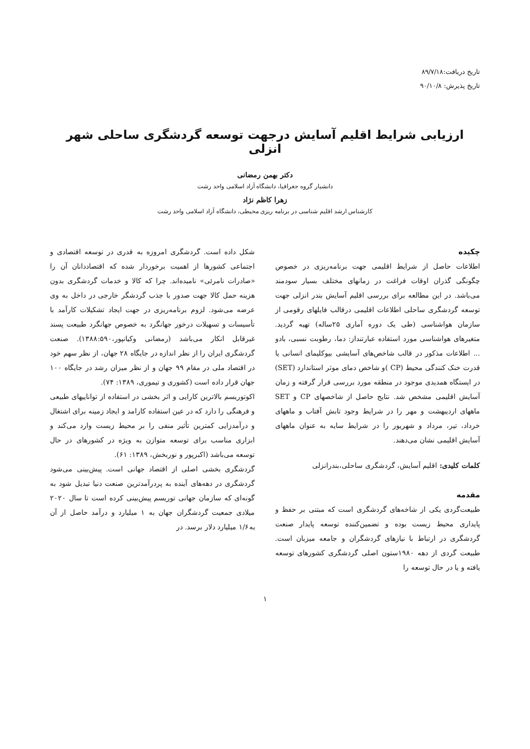تاریخ دریافت:۸۹/۷/۱۸
تاریخ پذیرش: ۹۰/۱۰/۸
ارزیابی شرایط اقلیم آسایش درجهت توسعه گردشگری ساحلی شهر انزلی
دکتر بهمن رمضانی
دانشیار گروه جغرافیا، دانشگاه آزاد اسلامی واحد رشت
زهرا کاظم نژاد
کارشناس ارشد اقلیم شناسی در برنامه ریزی محیطی، دانشگاه آزاد اسلامی واحد رشت
چکیده
اطلاعات حاصل از شرایط اقلیمی جهت برنامه‌ریزی در خصوص چگونگی گذران اوقات فراغت در زمانهای مختلف بسیار سودمند می‌باشد. در این مطالعه برای بررسی اقلیم آسایش بندر انزلی جهت توسعه گردشگری ساحلی اطلاعات اقلیمی درقالب فایلهای رقومی از سازمان هواشناسی (طی یک دوره آماری ۲۵ساله) تهیه گردید. متغیرهای هواشناسی مورد استفاده عبارتنداز: دما، رطوبت نسبی، بادو ... اطلاعات مذکور در قالب شاخص‌های آسایشی بیوکلیمای انسانی یا قدرت خنک کنندگی محیط (CP )و شاخص دمای موثر استاندارد (SET) در ایستگاه همدیدی موجود در منطقه مورد بررسی قرار گرفته و زمان آسایش اقلیمی مشخص شد. نتایج حاصل از شاخصهای CP و SET ماههای اردیبهشت و مهر را در شرایط وجود تابش آفتاب و ماههای خرداد، تیر، مرداد و شهریور را در شرایط سایه به عنوان ماههای آسایش اقلیمی نشان می‌دهند.
کلمات کلیدی: اقلیم آسایش، گردشگری ساحلی،بندرانزلی
مقدمه
طبیعت‌گردی یکی از شاخه‌های گردشگری است که مبتنی بر حفظ و پایداری محیط زیست بوده و تضمین‌کننده توسعه پایدار صنعت گردشگری در ارتباط با نیازهای گردشگران و جامعه میزبان است. طبیعت گردی از دهه ۱۹۸۰ستون اصلی گردشگری کشورهای توسعه یافته و یا در حال توسعه را
شکل داده است. گردشگری امروزه به قدری در توسعه اقتصادی و اجتماعی کشورها از اهمیت برخوردار شده که اقتصاددانان آن را «صادرات نامرئی» نامیده‌اند. چرا که کالا و خدمات گردشگری بدون هزینه حمل کالا جهت صدور با جذب گردشگر خارجی در داخل به وی عرضه می‌شود. لزوم برنامه‌ریزی در جهت ایجاد تشکیلات کارآمد با تأسیسات و تسهیلات درخور جهانگرد به خصوص جهانگرد طبیعت پسند غیرقابل انکار می‌باشد (رمضانی وکیانپور،۱۳۸۸:۵۹۰). صنعت گردشگری ایران را از نظر اندازه در جایگاه ۲۸ جهان، از نظر سهم خود در اقتصاد ملی در مقام ۹۹ جهان و از نظر میزان رشد در جایگاه ۱۰۰ جهان قرار داده است (کشوری و تیموری، ۱۳۸۹: ۷۴).
اکوتوریسم بالاترین کارایی و اثر بخشی در استفاده از تواناییهای طبیعی و فرهنگی را دارد که در عین استفاده کارامد و ایجاد زمینه برای اشتغال و درآمدزایی کمترین تأثیر منفی را بر محیط زیست وارد می‌کند و ابزاری مناسب برای توسعه متوازن به ویژه در کشورهای در حال توسعه می‌باشد (اکبرپور و نوربخش، ۱۳۸۹: ۶۱).
گردشگری بخشی اصلی از اقتصاد جهانی است. پیش‌بینی می‌شود گردشگری در دهه‌های آینده به پردرآمدترین صنعت دنیا تبدیل شود به گونه‌ای که سازمان جهانی توریسم پیش‌بینی کرده است تا سال ۲۰۲۰ میلادی جمعیت گردشگران جهان به ۱ میلیارد و درآمد حاصل از آن به۱/۶ میلیارد دلار برسد. در
۱